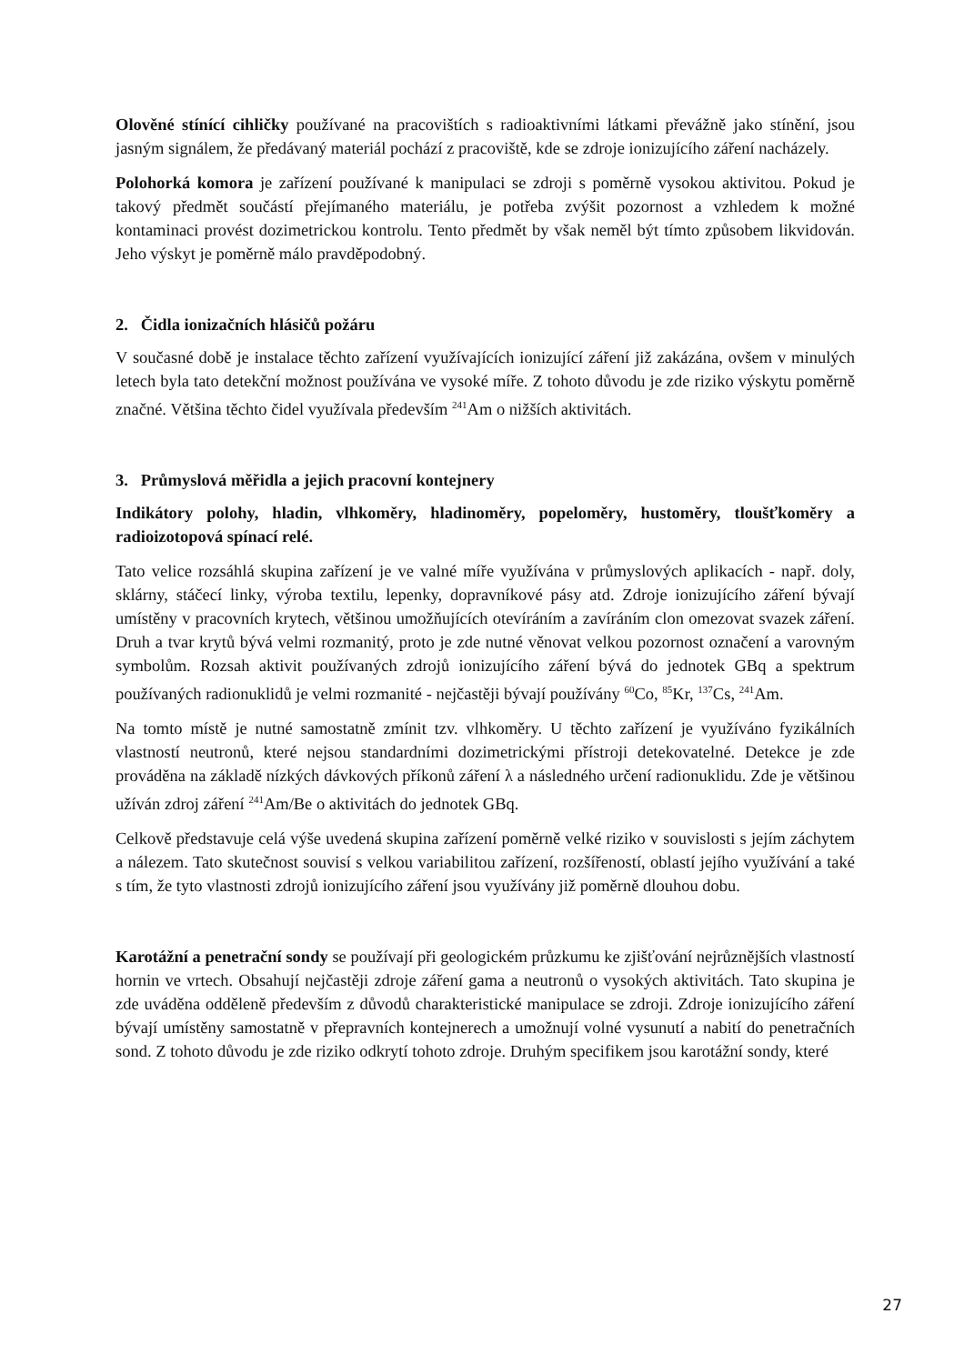Olověné stínící cihličky používané na pracovištích s radioaktivními látkami převážně jako stínění, jsou jasným signálem, že předávaný materiál pochází z pracoviště, kde se zdroje ionizujícího záření nacházely.
Polohorká komora je zařízení používané k manipulaci se zdroji s poměrně vysokou aktivitou. Pokud je takový předmět součástí přejímaného materiálu, je potřeba zvýšit pozornost a vzhledem k možné kontaminaci provést dozimetrickou kontrolu. Tento předmět by však neměl být tímto způsobem likvidován. Jeho výskyt je poměrně málo pravděpodobný.
2. Čidla ionizačních hlásičů požáru
V současné době je instalace těchto zařízení využívajících ionizující záření již zakázána, ovšem v minulých letech byla tato detekční možnost používána ve vysoké míře. Z tohoto důvodu je zde riziko výskytu poměrně značné. Většina těchto čidel využívala především <sup>241</sup>Am o nižších aktivitách.
3. Průmyslová měřidla a jejich pracovní kontejnery
Indikátory polohy, hladin, vlhkoměry, hladinoměry, popeloměry, hustoměry, tloušťkoměry a radioizotopová spínací relé.
Tato velice rozsáhlá skupina zařízení je ve valné míře využívána v průmyslových aplikacích - např. doly, sklárny, stáčecí linky, výroba textilu, lepenky, dopravníkové pásy atd. Zdroje ionizujícího záření bývají umístěny v pracovních krytech, většinou umožňujících otevíráním a zavíráním clon omezovat svazek záření. Druh a tvar krytů bývá velmi rozmanitý, proto je zde nutné věnovat velkou pozornost označení a varovným symbolům. Rozsah aktivit používaných zdrojů ionizujícího záření bývá do jednotek GBq a spektrum používaných radionuklidů je velmi rozmanité - nejčastěji bývají používány <sup>60</sup>Co, <sup>85</sup>Kr, <sup>137</sup>Cs, <sup>241</sup>Am.
Na tomto místě je nutné samostatně zmínit tzv. vlhkoměry. U těchto zařízení je využíváno fyzikálních vlastností neutronů, které nejsou standardními dozimetrickými přístroji detekovatelné. Detekce je zde prováděna na základě nízkých dávkových příkonů záření λ a následného určení radionuklidu. Zde je většinou užíván zdroj záření <sup>241</sup>Am/Be o aktivitách do jednotek GBq.
Celkově představuje celá výše uvedená skupina zařízení poměrně velké riziko v souvislosti s jejím záchytem a nálezem. Tato skutečnost souvisí s velkou variabilitou zařízení, rozšířeností, oblastí jejího využívání a také s tím, že tyto vlastnosti zdrojů ionizujícího záření jsou využívány již poměrně dlouhou dobu.
Karotážní a penetrační sondy se používají při geologickém průzkumu ke zjišťování nejrůznějších vlastností hornin ve vrtech. Obsahují nejčastěji zdroje záření gama a neutronů o vysokých aktivitách. Tato skupina je zde uváděna odděleně především z důvodů charakteristické manipulace se zdroji. Zdroje ionizujícího záření bývají umístěny samostatně v přepravních kontejnerech a umožnují volné vysunutí a nabití do penetračních sond. Z tohoto důvodu je zde riziko odkrytí tohoto zdroje. Druhým specifikem jsou karotážní sondy, které
27